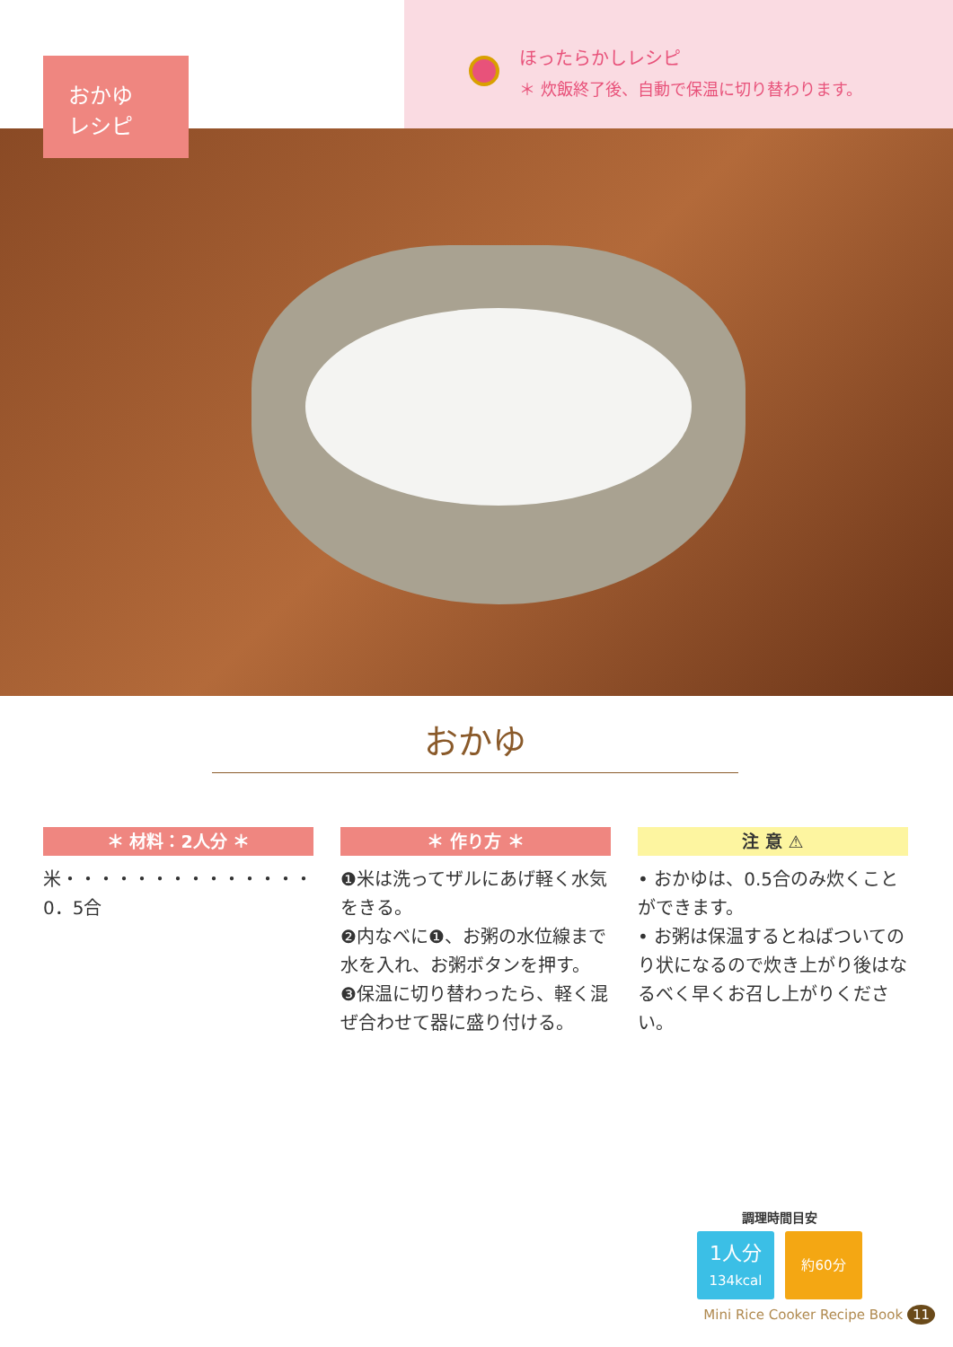おかゆ
レシピ
ほったらかしレシピ
＊ 炊飯終了後、自動で保温に切り替わります。
おかゆ
＊ 材料：2人分 ＊
米・・・・・・・・・・・・・・0．5合
＊ 作り方 ＊
❶米は洗ってザルにあげ軽く水気をきる。
❷内なべに❶、お粥の水位線まで水を入れ、お粥ボタンを押す。
❸保温に切り替わったら、軽く混ぜ合わせて器に盛り付ける。
注 意 ⚠
• おかゆは、0.5合のみ炊くことができます。
• お粥は保温するとねばついてのり状になるので炊き上がり後はなるべく早くお召し上がりください。
調理時間目安
1人分
134kcal
約60分
Mini Rice Cooker Recipe Book 11